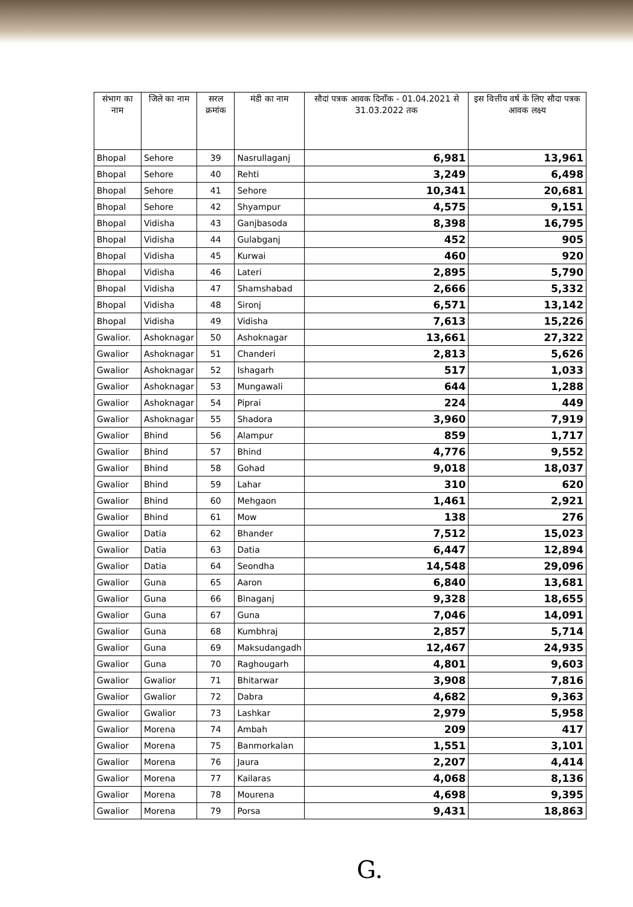| संभाग का नाम | जिले का नाम | सरल क्रमांक | मंडी का नाम | सौदां पत्रक आवक दिनाँक - 01.04.2021 से 31.03.2022 तक | इस वित्तीय वर्ष के लिए सौदा पत्रक आवक लक्ष्य |
| --- | --- | --- | --- | --- | --- |
| Bhopal | Sehore | 39 | Nasrullaganj | 6,981 | 13,961 |
| Bhopal | Sehore | 40 | Rehti | 3,249 | 6,498 |
| Bhopal | Sehore | 41 | Sehore | 10,341 | 20,681 |
| Bhopal | Sehore | 42 | Shyampur | 4,575 | 9,151 |
| Bhopal | Vidisha | 43 | Ganjbasoda | 8,398 | 16,795 |
| Bhopal | Vidisha | 44 | Gulabganj | 452 | 905 |
| Bhopal | Vidisha | 45 | Kurwai | 460 | 920 |
| Bhopal | Vidisha | 46 | Lateri | 2,895 | 5,790 |
| Bhopal | Vidisha | 47 | Shamshabad | 2,666 | 5,332 |
| Bhopal | Vidisha | 48 | Sironj | 6,571 | 13,142 |
| Bhopal | Vidisha | 49 | Vidisha | 7,613 | 15,226 |
| Gwalior. | Ashoknagar | 50 | Ashoknagar | 13,661 | 27,322 |
| Gwalior | Ashoknagar | 51 | Chanderi | 2,813 | 5,626 |
| Gwalior | Ashoknagar | 52 | Ishagarh | 517 | 1,033 |
| Gwalior | Ashoknagar | 53 | Mungawali | 644 | 1,288 |
| Gwalior | Ashoknagar | 54 | Piprai | 224 | 449 |
| Gwalior | Ashoknagar | 55 | Shadora | 3,960 | 7,919 |
| Gwalior | Bhind | 56 | Alampur | 859 | 1,717 |
| Gwalior | Bhind | 57 | Bhind | 4,776 | 9,552 |
| Gwalior | Bhind | 58 | Gohad | 9,018 | 18,037 |
| Gwalior | Bhind | 59 | Lahar | 310 | 620 |
| Gwalior | Bhind | 60 | Mehgaon | 1,461 | 2,921 |
| Gwalior | Bhind | 61 | Mow | 138 | 276 |
| Gwalior | Datia | 62 | Bhander | 7,512 | 15,023 |
| Gwalior | Datia | 63 | Datia | 6,447 | 12,894 |
| Gwalior | Datia | 64 | Seondha | 14,548 | 29,096 |
| Gwalior | Guna | 65 | Aaron | 6,840 | 13,681 |
| Gwalior | Guna | 66 | Binaganj | 9,328 | 18,655 |
| Gwalior | Guna | 67 | Guna | 7,046 | 14,091 |
| Gwalior | Guna | 68 | Kumbhraj | 2,857 | 5,714 |
| Gwalior | Guna | 69 | Maksudangadh | 12,467 | 24,935 |
| Gwalior | Guna | 70 | Raghougarh | 4,801 | 9,603 |
| Gwalior | Gwalior | 71 | Bhitarwar | 3,908 | 7,816 |
| Gwalior | Gwalior | 72 | Dabra | 4,682 | 9,363 |
| Gwalior | Gwalior | 73 | Lashkar | 2,979 | 5,958 |
| Gwalior | Morena | 74 | Ambah | 209 | 417 |
| Gwalior | Morena | 75 | Banmorkalan | 1,551 | 3,101 |
| Gwalior | Morena | 76 | Jaura | 2,207 | 4,414 |
| Gwalior | Morena | 77 | Kailaras | 4,068 | 8,136 |
| Gwalior | Morena | 78 | Mourena | 4,698 | 9,395 |
| Gwalior | Morena | 79 | Porsa | 9,431 | 18,863 |
G.